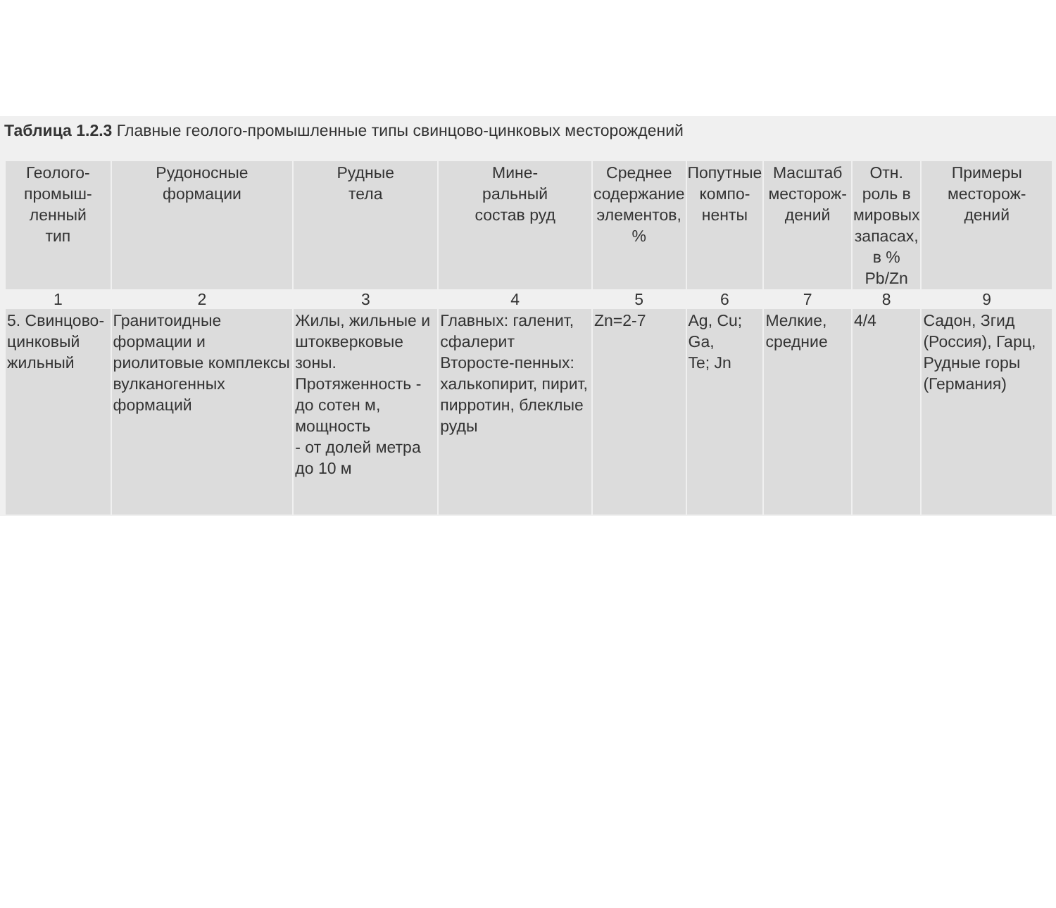Таблица 1.2.3 Главные геолого-промышленные типы свинцово-цинковых месторождений
| Геолого- промыш- ленный тип | Рудоносные формации | Рудные тела | Мине- ральный состав руд | Среднее содержание элементов, % | Попутные компо- ненты | Масштаб месторож- дений | Отн. роль в мировых запасах, в % Pb/Zn | Примеры месторож- дений |
| --- | --- | --- | --- | --- | --- | --- | --- | --- |
| 1 | 2 | 3 | 4 | 5 | 6 | 7 | 8 | 9 |
| 5. Свинцово-цинковый жильный | Гранитоидные формации и риолитовые комплексы вулканогенных формаций | Жилы, жильные и штокверковые зоны. Протяженность - до сотен м, мощность - от долей метра до 10 м | Главных: галенит, сфалерит Второсте-пенных: халькопирит, пирит, пирротин, блеклые руды | Zn=2-7 | Ag, Cu; Ga, Te; Jn | Мелкие, средние | 4/4 | Садон, Згид (Россия), Гарц, Рудные горы (Германия) |